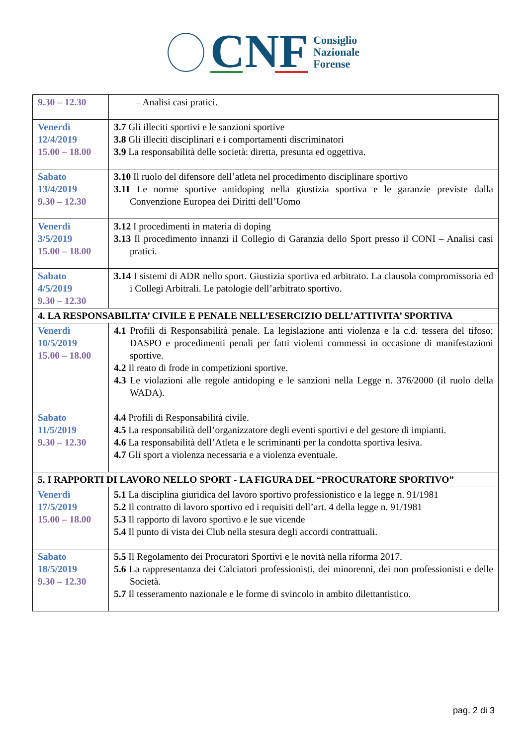CNF
Consiglio
Nazionale
Forense
| 9.30 – 12.30 | – Analisi casi pratici. |
| Venerdì 12/4/2019 15.00 – 18.00 | 3.7 Gli illeciti sportivi e le sanzioni sportive 3.8 Gli illeciti disciplinari e i comportamenti discriminatori 3.9 La responsabilità delle società: diretta, presunta ed oggettiva. |
| Sabato 13/4/2019 9.30 – 12.30 | 3.10 Il ruolo del difensore dell’atleta nel procedimento disciplinare sportivo 3.11 Le norme sportive antidoping nella giustizia sportiva e le garanzie previste dalla Convenzione Europea dei Diritti dell’Uomo |
| Venerdì 3/5/2019 15.00 – 18.00 | 3.12 I procedimenti in materia di doping 3.13 Il procedimento innanzi il Collegio di Garanzia dello Sport presso il CONI – Analisi casi pratici. |
| Sabato 4/5/2019 9.30 – 12.30 | 3.14 I sistemi di ADR nello sport. Giustizia sportiva ed arbitrato. La clausola compromissoria ed i Collegi Arbitrali. Le patologie dell’arbitrato sportivo. |
| 4. LA RESPONSABILITA’ CIVILE E PENALE NELL’ESERCIZIO DELL’ATTIVITA’ SPORTIVA | |
| Venerdì 10/5/2019 15.00 – 18.00 | 4.1 Profili di Responsabilità penale. La legislazione anti violenza e la c.d. tessera del tifoso; DASPO e procedimenti penali per fatti violenti commessi in occasione di manifestazioni sportive. 4.2 Il reato di frode in competizioni sportive. 4.3 Le violazioni alle regole antidoping e le sanzioni nella Legge n. 376/2000 (il ruolo della WADA). |
| Sabato 11/5/2019 9.30 – 12.30 | 4.4 Profili di Responsabilità civile. 4.5 La responsabilità dell’organizzatore degli eventi sportivi e del gestore di impianti. 4.6 La responsabilità dell’Atleta e le scriminanti per la condotta sportiva lesiva. 4.7 Gli sport a violenza necessaria e a violenza eventuale. |
| 5. I RAPPORTI DI LAVORO NELLO SPORT - LA FIGURA DEL “PROCURATORE SPORTIVO” | |
| Venerdì 17/5/2019 15.00 – 18.00 | 5.1 La disciplina giuridica del lavoro sportivo professionistico e la legge n. 91/1981 5.2 Il contratto di lavoro sportivo ed i requisiti dell’art. 4 della legge n. 91/1981 5.3 Il rapporto di lavoro sportivo e le sue vicende 5.4 Il punto di vista dei Club nella stesura degli accordi contrattuali. |
| Sabato 18/5/2019 9.30 – 12.30 | 5.5 Il Regolamento dei Procuratori Sportivi e le novità nella riforma 2017. 5.6 La rappresentanza dei Calciatori professionisti, dei minorenni, dei non professionisti e delle Società. 5.7 Il tesseramento nazionale e le forme di svincolo in ambito dilettantistico. |
pag. 2 di 3